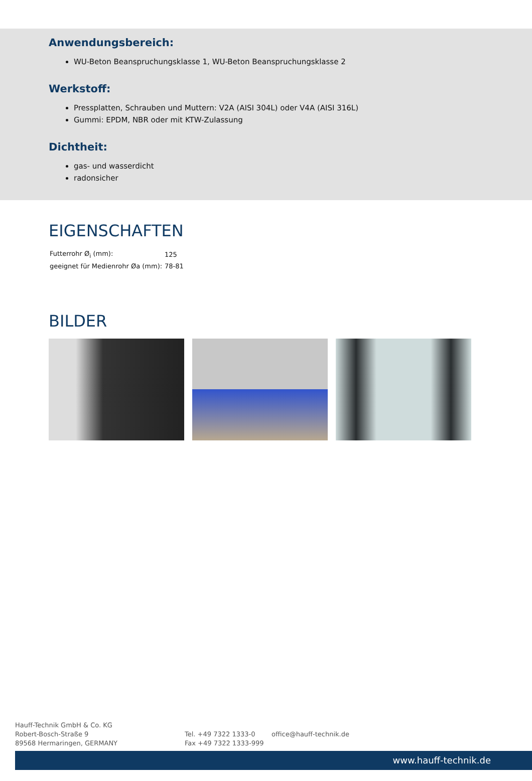Anwendungsbereich:
WU-Beton Beanspruchungsklasse 1, WU-Beton Beanspruchungsklasse 2
Werkstoff:
Pressplatten, Schrauben und Muttern: V2A (AISI 304L) oder V4A (AISI 316L)
Gummi: EPDM, NBR oder mit KTW-Zulassung
Dichtheit:
gas- und wasserdicht
radonsicher
EIGENSCHAFTEN
| Futterrohr Ø<sub>i</sub> (mm): | 125 |
| geeignet für Medienrohr Øa (mm): | 78-81 |
BILDER
Hauff-Technik GmbH & Co. KG
Robert-Bosch-Straße 9
89568 Hermaringen, GERMANY
Tel. +49 7322 1333-0
Fax +49 7322 1333-999
office@hauff-technik.de
www.hauff-technik.de